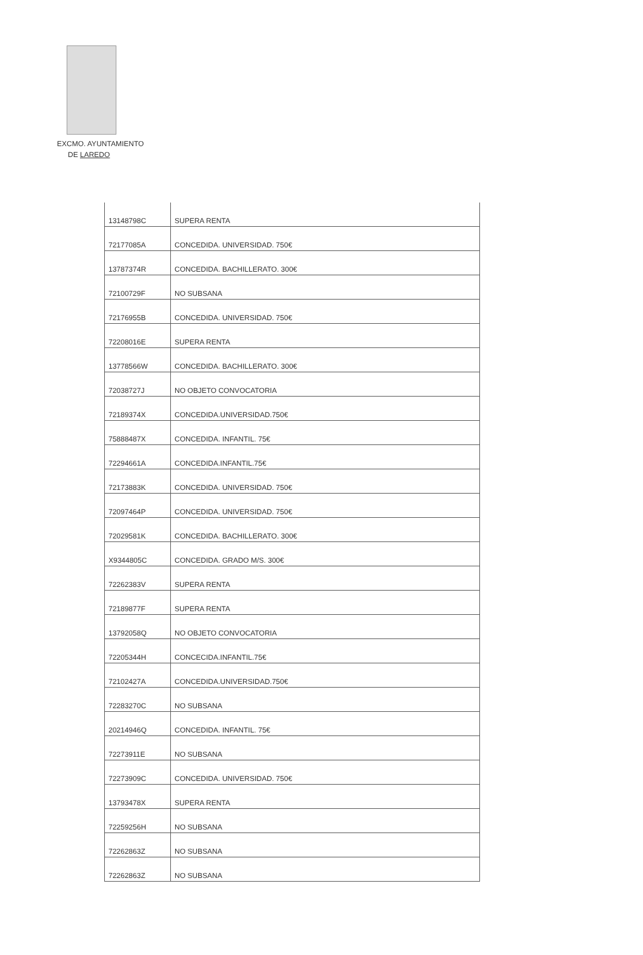EXCMO. AYUNTAMIENTO
DE LAREDO
| 13148798C | SUPERA RENTA |
| 72177085A | CONCEDIDA. UNIVERSIDAD. 750€ |
| 13787374R | CONCEDIDA. BACHILLERATO. 300€ |
| 72100729F | NO SUBSANA |
| 72176955B | CONCEDIDA. UNIVERSIDAD. 750€ |
| 72208016E | SUPERA RENTA |
| 13778566W | CONCEDIDA. BACHILLERATO. 300€ |
| 72038727J | NO OBJETO CONVOCATORIA |
| 72189374X | CONCEDIDA.UNIVERSIDAD.750€ |
| 75888487X | CONCEDIDA. INFANTIL. 75€ |
| 72294661A | CONCEDIDA.INFANTIL.75€ |
| 72173883K | CONCEDIDA. UNIVERSIDAD. 750€ |
| 72097464P | CONCEDIDA. UNIVERSIDAD. 750€ |
| 72029581K | CONCEDIDA. BACHILLERATO. 300€ |
| X9344805C | CONCEDIDA. GRADO M/S. 300€ |
| 72262383V | SUPERA RENTA |
| 72189877F | SUPERA RENTA |
| 13792058Q | NO OBJETO CONVOCATORIA |
| 72205344H | CONCECIDA.INFANTIL.75€ |
| 72102427A | CONCEDIDA.UNIVERSIDAD.750€ |
| 72283270C | NO SUBSANA |
| 20214946Q | CONCEDIDA. INFANTIL. 75€ |
| 72273911E | NO SUBSANA |
| 72273909C | CONCEDIDA. UNIVERSIDAD. 750€ |
| 13793478X | SUPERA RENTA |
| 72259256H | NO SUBSANA |
| 72262863Z | NO SUBSANA |
| 72262863Z | NO SUBSANA |